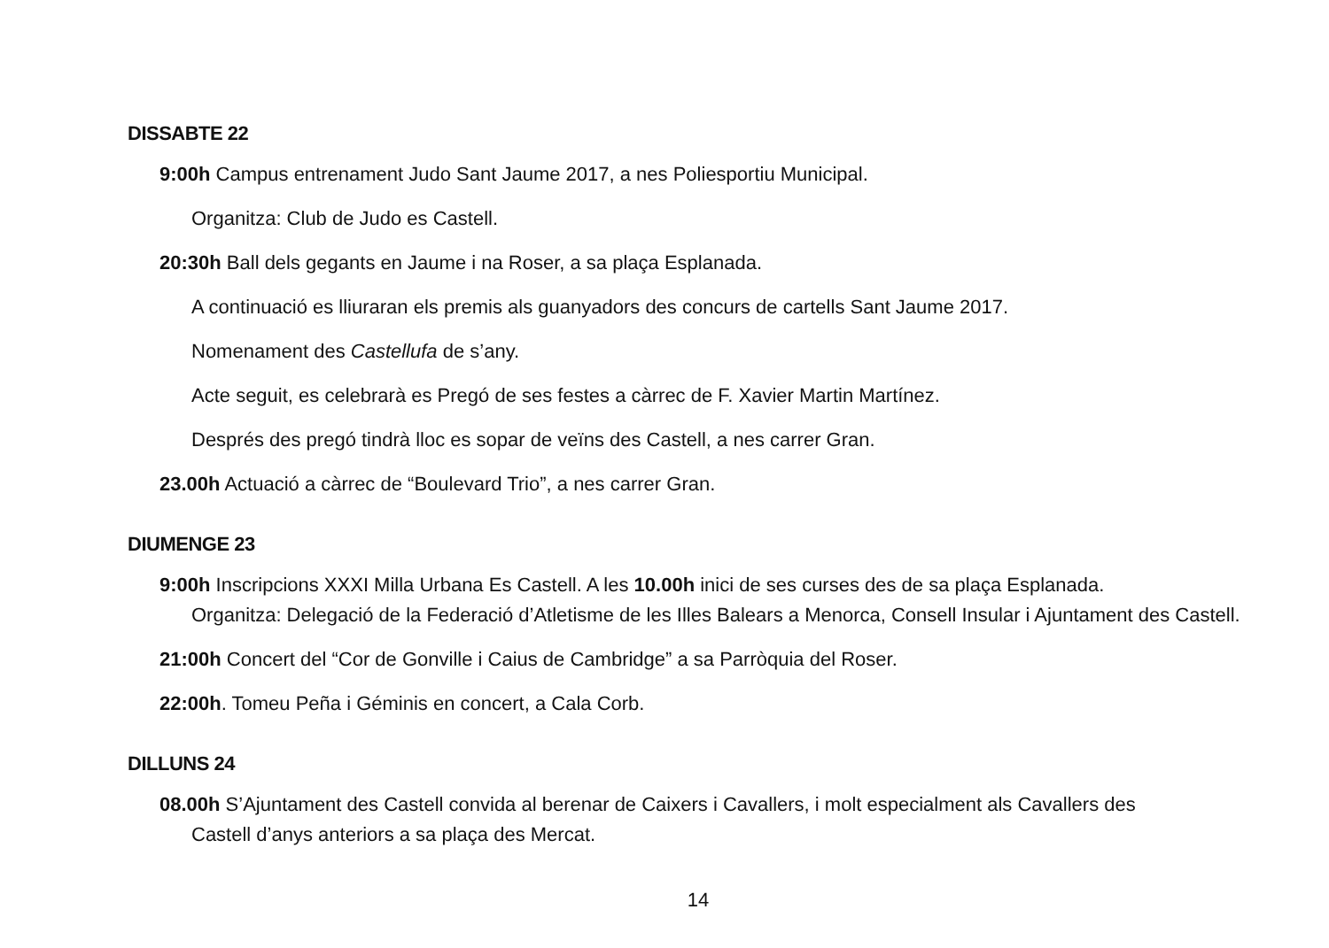DISSABTE 22
9:00h Campus entrenament Judo Sant Jaume 2017, a nes Poliesportiu Municipal.
Organitza: Club de Judo es Castell.
20:30h Ball dels gegants en Jaume i na Roser, a sa plaça Esplanada.
A continuació es lliuraran els premis als guanyadors des concurs de cartells Sant Jaume 2017.
Nomenament des Castellufa de s’any.
Acte seguit, es celebrarà es Pregó de ses festes a càrrec de F. Xavier Martin Martínez.
Després des pregó tindrà lloc es sopar de veïns des Castell, a nes carrer Gran.
23.00h Actuació a càrrec de “Boulevard Trio”, a nes carrer Gran.
DIUMENGE 23
9:00h Inscripcions XXXI Milla Urbana Es Castell. A les 10.00h inici de ses curses des de sa plaça Esplanada.
Organitza: Delegació de la Federació d’Atletisme de les Illes Balears a Menorca, Consell Insular i Ajuntament des Castell.
21:00h Concert del “Cor de Gonville i Caius de Cambridge” a sa Parròquia del Roser.
22:00h. Tomeu Peña i Géminis en concert, a Cala Corb.
DILLUNS 24
08.00h S’Ajuntament des Castell convida al berenar de Caixers i Cavallers, i molt especialment als Cavallers des
Castell d’anys anteriors a sa plaça des Mercat.
14